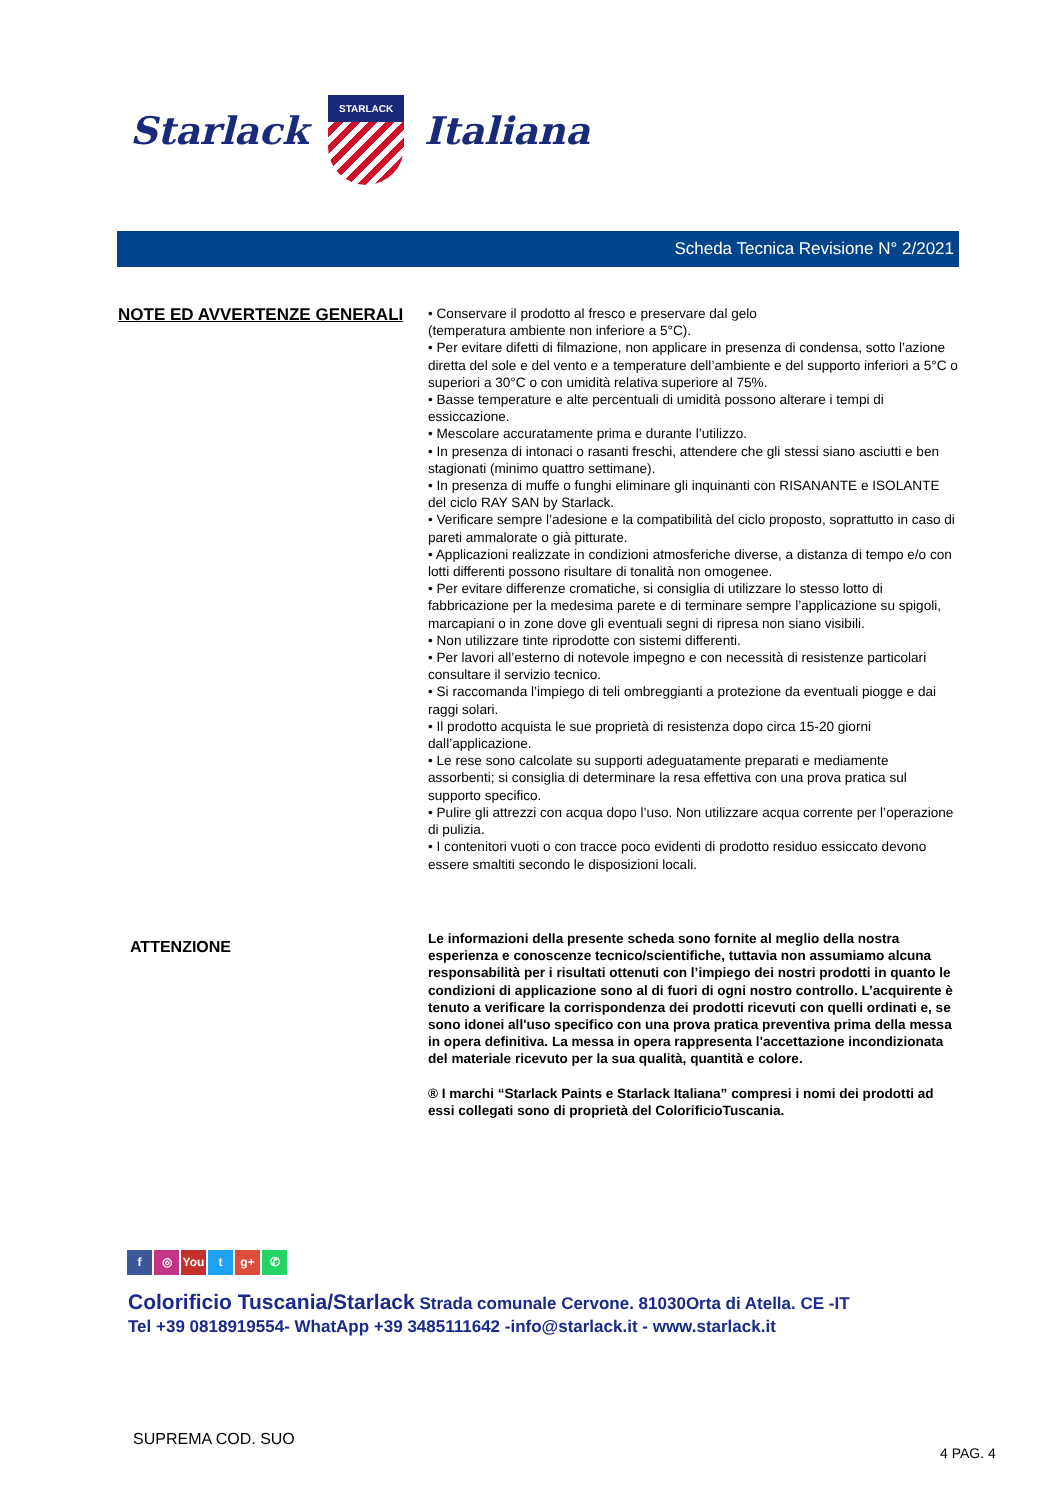Starlack
STARLACK
Italiana
Scheda Tecnica Revisione N° 2/2021
NOTE ED AVVERTENZE GENERALI
• Conservare il prodotto al fresco e preservare dal gelo
(temperatura ambiente non inferiore a 5°C).
• Per evitare difetti di filmazione, non applicare in presenza di condensa, sotto l’azione diretta del sole e del vento e a temperature dell’ambiente e del supporto inferiori a 5°C o superiori a 30°C o con umidità relativa superiore al 75%.
• Basse temperature e alte percentuali di umidità possono alterare i tempi di essiccazione.
• Mescolare accuratamente prima e durante l’utilizzo.
• In presenza di intonaci o rasanti freschi, attendere che gli stessi siano asciutti e ben stagionati (minimo quattro settimane).
• In presenza di muffe o funghi eliminare gli inquinanti con RISANANTE e ISOLANTE del ciclo RAY SAN by Starlack.
• Verificare sempre l’adesione e la compatibilità del ciclo proposto, soprattutto in caso di pareti ammalorate o già pitturate.
• Applicazioni realizzate in condizioni atmosferiche diverse, a distanza di tempo e/o con lotti differenti possono risultare di tonalità non omogenee.
• Per evitare differenze cromatiche, si consiglia di utilizzare lo stesso lotto di fabbricazione per la medesima parete e di terminare sempre l’applicazione su spigoli, marcapiani o in zone dove gli eventuali segni di ripresa non siano visibili.
• Non utilizzare tinte riprodotte con sistemi differenti.
• Per lavori all’esterno di notevole impegno e con necessità di resistenze particolari consultare il servizio tecnico.
• Si raccomanda l’impiego di teli ombreggianti a protezione da eventuali piogge e dai raggi solari.
• Il prodotto acquista le sue proprietà di resistenza dopo circa 15-20 giorni dall’applicazione.
• Le rese sono calcolate su supporti adeguatamente preparati e mediamente assorbenti; si consiglia di determinare la resa effettiva con una prova pratica sul supporto specifico.
• Pulire gli attrezzi con acqua dopo l’uso. Non utilizzare acqua corrente per l’operazione di pulizia.
• I contenitori vuoti o con tracce poco evidenti di prodotto residuo essiccato devono essere smaltiti secondo le disposizioni locali.
ATTENZIONE
Le informazioni della presente scheda sono fornite al meglio della nostra esperienza e conoscenze tecnico/scientifiche, tuttavia non assumiamo alcuna responsabilità per i risultati ottenuti con l’impiego dei nostri prodotti in quanto le condizioni di applicazione sono al di fuori di ogni nostro controllo. L’acquirente è tenuto a verificare la corrispondenza dei prodotti ricevuti con quelli ordinati e, se sono idonei all'uso specifico con una prova pratica preventiva prima della messa in opera definitiva. La messa in opera rappresenta l'accettazione incondizionata del materiale ricevuto per la sua qualità, quantità e colore.
® I marchi “Starlack Paints e Starlack Italiana” compresi i nomi dei prodotti ad essi collegati sono di proprietà del ColorificioTuscania.
f ◎ You t g+ ✆
Colorificio Tuscania/Starlack Strada comunale Cervone. 81030Orta di Atella. CE -IT
Tel +39 0818919554- WhatApp +39 3485111642 -info@starlack.it - www.starlack.it
SUPREMA COD. SUO
4 PAG. 4